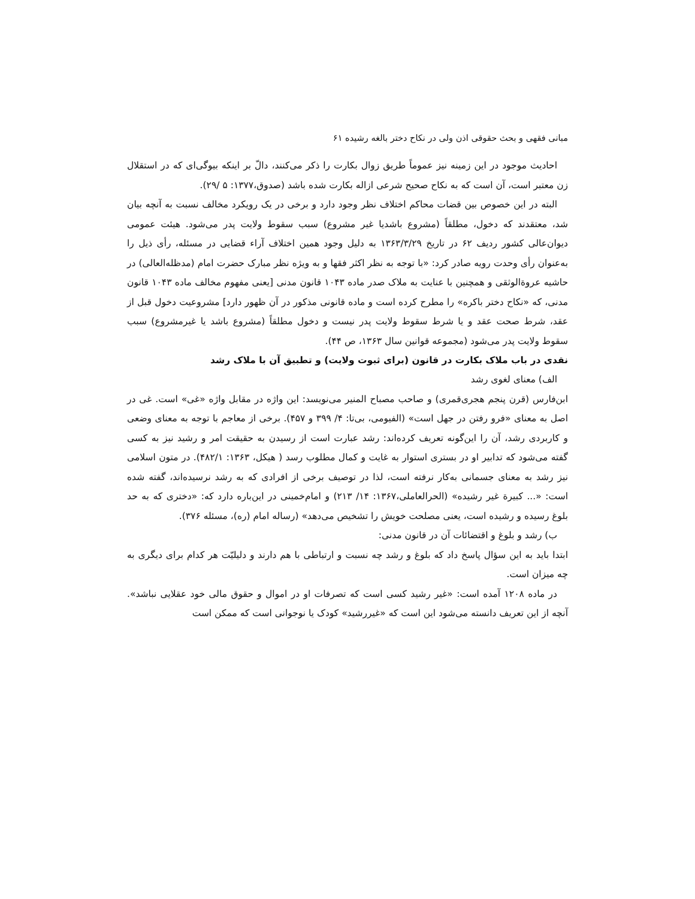مبانی فقهی و بحث حقوقی اذن ولی در نکاح دختر بالغه رشیده ۶۱
احادیث موجود در این زمینه نیز عموماً طریق زوال بکارت را ذکر می‌کنند، دالّ بر اینکه بیوگی‌ای که در استقلال زن معتبر است، آن است که به نکاح صحیح شرعی ازاله بکارت شده باشد (صدوق،۱۳۷۷: ۵ /۲۹).
البته در این خصوص بین قضات محاکم اختلاف نظر وجود دارد و برخی در یک رویکرد مخالف نسبت به آنچه بیان شد، معتقدند که دخول، مطلقاً (مشروع باشدیا غیر مشروع) سبب سقوط ولایت پدر می‌شود. هیئت عمومی دیوان‌عالی کشور ردیف ۶۲ در تاریخ ۱۳۶۳/۳/۲۹ به دلیل وجود همین اختلاف آراء قضایی در مسئله، رأی ذیل را به‌عنوان رأی وحدت رویه صادر کرد: «با توجه به نظر اکثر فقها و به ویژه نظر مبارک حضرت امام (مدظله‌العالی) در حاشیه عروةالوثقی و همچنین با عنایت به ملاک صدر ماده ۱۰۴۳ قانون مدنی [یعنی مفهوم مخالف ماده ۱۰۴۳ قانون مدنی، که «نکاح دختر باکره» را مطرح کرده است و ماده قانونی مذکور در آن ظهور دارد] مشروعیت دخول قبل از عقد، شرط صحت عقد و یا شرط سقوط ولایت پدر نیست و دخول مطلقاً (مشروع باشد یا غیرمشروع) سبب سقوط ولایت پدر می‌شود (مجموعه قوانین سال ۱۳۶۳، ص ۴۴).
نقدی در باب ملاک بکارت در قانون (برای ثبوت ولایت) و تطبیق آن با ملاک رشد
الف) معنای لغوی رشد
ابن‌فارس (قرن پنجم هجری‌قمری) و صاحب مصباح المنیر می‌نویسد: این واژه در مقابل واژه «غی» است. غی در اصل به معنای «فرو رفتن در جهل است» (الفیومی، بی‌تا: ۴/ ۳۹۹ و ۴۵۷). برخی از معاجم با توجه به معنای وضعی و کاربردی رشد، آن را این‌گونه تعریف کرده‌اند: رشد عبارت است از رسیدن به حقیقت امر و رشید نیز به کسی گفته می‌شود که تدابیر او در بستری استوار به غایت و کمال مطلوب رسد ( هیکل، ۱۳۶۳: ۴۸۲/۱). در متون اسلامی نیز رشد به معنای جسمانی به‌کار نرفته است، لذا در توصیف برخی از افرادی که به رشد نرسیده‌اند، گفته شده است: «... کبیرة غیر رشیده» (الحرالعاملی،۱۳۶۷: ۱۴/ ۲۱۳) و امام‌خمینی در این‌باره دارد که: «دختری که به حد بلوغ رسیده و رشیده است، یعنی مصلحت خویش را تشخیص می‌دهد» (رساله امام (ره)، مسئله ۳۷۶).
ب) رشد و بلوغ و اقتضائات آن در قانون مدنی:
ابتدا باید به این سؤال پاسخ داد که بلوغ و رشد چه نسبت و ارتباطی با هم دارند و دلیلیّت هر کدام برای دیگری به چه میزان است.
در ماده ۱۲۰۸ آمده است: «غیر رشید کسی است که تصرفات او در اموال و حقوق مالی خود عقلایی نباشد». آنچه از این تعریف دانسته می‌شود این است که «غیررشید» کودک یا نوجوانی است که ممکن است